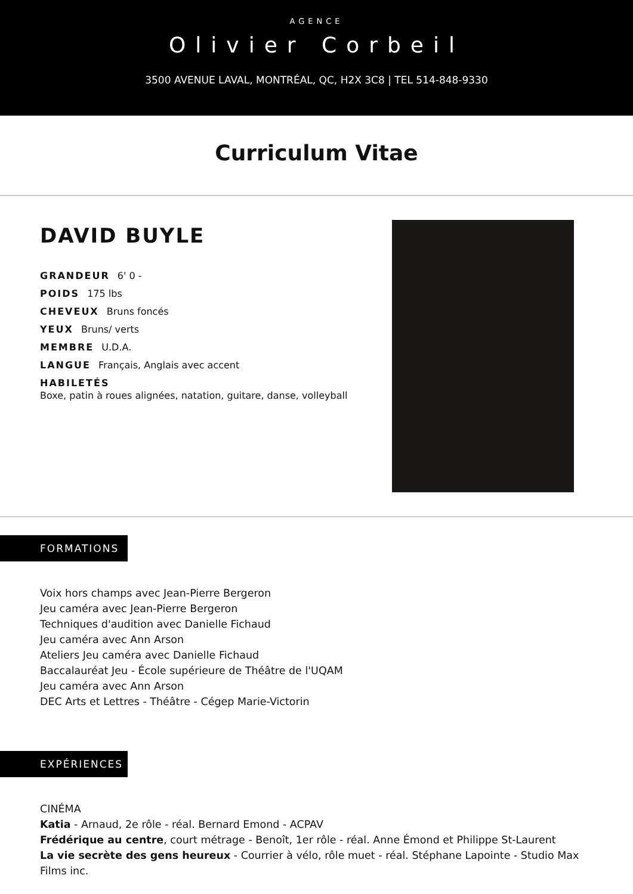AGENCE
Olivier Corbeil
3500 AVENUE LAVAL, MONTRÉAL, QC, H2X 3C8 | TEL 514-848-9330
Curriculum Vitae
DAVID BUYLE
GRANDEUR 6' 0 -
POIDS 175 lbs
CHEVEUX Bruns foncés
YEUX Bruns/ verts
MEMBRE U.D.A.
LANGUE Français, Anglais avec accent
HABILETÉS
Boxe, patin à roues alignées, natation, guitare, danse, volleyball
FORMATIONS
Voix hors champs avec Jean-Pierre Bergeron
Jeu caméra avec Jean-Pierre Bergeron
Techniques d'audition avec Danielle Fichaud
Jeu caméra avec Ann Arson
Ateliers Jeu caméra avec Danielle Fichaud
Baccalauréat Jeu - École supérieure de Théâtre de l'UQAM
Jeu caméra avec Ann Arson
DEC Arts et Lettres - Théâtre - Cégep Marie-Victorin
EXPÉRIENCES
CINÉMA
Katia - Arnaud, 2e rôle - réal. Bernard Emond - ACPAV
Frédérique au centre, court métrage - Benoît, 1er rôle - réal. Anne Émond et Philippe St-Laurent
La vie secrète des gens heureux - Courrier à vélo, rôle muet - réal. Stéphane Lapointe - Studio Max Films inc.